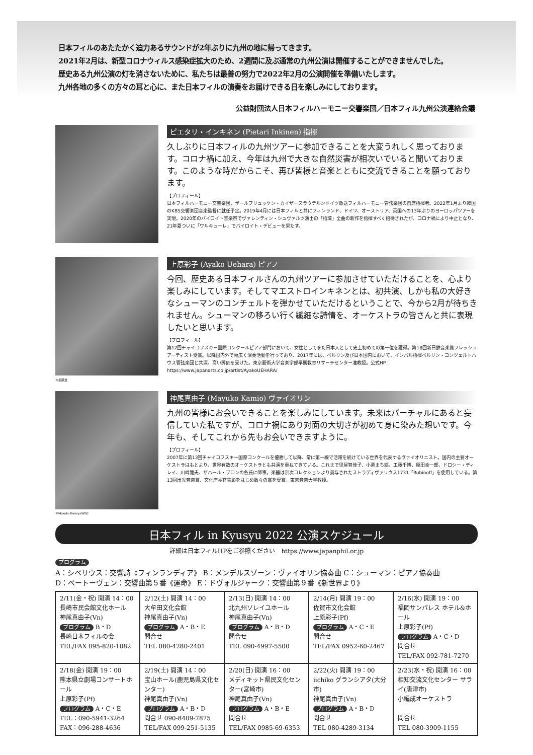日本フィルのあたたかく迫力あるサウンドが2年ぶりに九州の地に帰ってきます。
2021年2月は、新型コロナウィルス感染症拡大のため、2週間に及ぶ通常の九州公演は開催することができませんでした。
歴史ある九州公演の灯を消さないために、私たちは最善の努力で2022年2月の公演開催を準備いたします。
九州各地の多くの方々の耳と心に、また日本フィルの演奏をお届けできる日を楽しみにしております。
公益財団法人日本フィルハーモニー交響楽団／日本フィル九州公演連絡会議
ピエタリ・インキネン (Pietari Inkinen) 指揮
久しぶりに日本フィルの九州ツアーに参加できることを大変うれしく思っております。コロナ禍に加え、今年は九州で大きな自然災害が相次いでいると聞いております。このような時だからこそ、再び皆様と音楽とともに交流できることを願っております。
【プロフィール】
日本フィルハーモニー交響楽団、ザールブリュッケン・カイザースラウテルンドイツ放送フィルハーモニー管弦楽団の首席指揮者。2022年1月より韓国のKBS交響楽団音楽監督に就任予定。2019年4月には日本フィルと共にフィンランド、ドイツ、オーストリア、英国への13年ぶりのヨーロッパツアーを実現。2020年のバイロイト音楽祭でヴァレンティン・シュヴァルツ演出の「指環」全曲の新作を指揮すべく招待されたが、コロナ禍により中止となり、21年夏ついに「ワルキューレ」でバイロイト・デビューを果たす。
上原彩子 (Ayako Uehara) ピアノ
今回、歴史ある日本フィルさんの九州ツアーに参加させていただけることを、心より楽しみにしています。そしてマエストロインキネンとは、初共演、しかも私の大好きなシューマンのコンチェルトを弾かせていただけるということで、今から2月が待ちきれません。シューマンの移ろい行く繊細な詩情を、オーケストラの皆さんと共に表現したいと思います。
【プロフィール】
第12回チャイコフスキー国際コンクールピアノ部門において、女性としてまた日本人として史上初めての第一位を獲得。第18回新日鉄音楽賞フレッシュアーティスト受賞。以降国内外で幅広く演奏活動を行っており、2017年には、ベルリン及び日本国内において、インバル指揮ベルリン・コンツェルトハウス管弦楽団と共演、高い評価を受けた。東京藝術大学音楽学部早期教育リサーチセンター准教授。公式HP：https://www.japanarts.co.jp/artist/AyakoUEHARA/
©武藤章
神尾真由子 (Mayuko Kamio) ヴァイオリン
九州の皆様にお会いできることを楽しみにしています。未来はバーチャルにあると妄信していた私ですが、コロナ禍にあり対面の大切さが初めて身に染みた想いです。今年も、そしてこれから先もお会いできますように。
【プロフィール】
2007年に第13回チャイコフスキー国際コンクールを優勝して以降、常に第一線で活躍を続けている世界を代表するヴァイオリニスト。国内の主要オーケストラはもとより、世界有数のオーケストラとも共演を重ねてきている。これまで里屋智佳子、小栗まち絵、工藤千博、原田幸一郎、ドロシー・ディレイ、川崎雅夫、ザハール・ブロンの各氏に師事。楽器は宗次コレクションより貸与されたストラディヴァリウス1731「Rubinoff」を使用している。第13回出光音楽賞、文化庁長官表彰をはじめ数々の賞を受賞。東京音楽大学教授。
©Makoto KamiyaWEB
日本フィル in Kyusyu 2022 公演スケジュール
詳細は日本フィルHPをご参照ください　https://www.japanphil.or.jp
プログラム
A：シベリウス：交響詩《フィンランディア》 B：メンデルスゾーン：ヴァイオリン協奏曲 C：シューマン：ピアノ協奏曲
D：ベートーヴェン：交響曲第５番《運命》 E：ドヴォルジャーク：交響曲第９番《新世界より》
| 2/11(金・祝) 開演 14：00 長崎市民会館文化ホール 神尾真由子(Vn) プログラム B・D 長崎日本フィルの会 TEL/FAX 095-820-1082 | 2/12(土) 開演 14：00 大牟田文化会館 神尾真由子(Vn) プログラム A・B・E 問合せ TEL 080-4280-2401 | 2/13(日) 開演 14：00 北九州ソレイユホール 神尾真由子(Vn) プログラム A・B・D 問合せ TEL 090-4997-5500 | 2/14(月) 開演 19：00 佐賀市文化会館 上原彩子(Pf) プログラム A・C・E 問合せ TEL/FAX 0952-60-2467 | 2/16(水) 開演 19：00 福岡サンパレス ホテル&ホール 上原彩子(Pf) プログラム A・C・D 問合せ TEL/FAX 092-781-7270 |
| 2/18(金) 開演 19：00 熊本県立劇場コンサートホール 上原彩子(Pf) プログラム A・C・E TEL：090-5941-3264 FAX：096-288-4636 | 2/19(土) 開演 14：00 宝山ホール(鹿児島県文化センター) 神尾真由子(Vn) プログラム A・B・D 問合せ 090-8409-7875 TEL/FAX 099-251-5135 | 2/20(日) 開演 16：00 メディキット県民文化センター(宮崎市) 神尾真由子(Vn) プログラム A・B・E 問合せ TEL/FAX 0985-69-6353 | 2/22(火) 開演 19：00 iichiko グランシアタ(大分市) 神尾真由子(Vn) プログラム A・B・D 問合せ TEL 080-4289-3134 | 2/23(水・祝) 開演 16：00 相知交流文化センター サライ(唐津市) 小編成オーケストラ 問合せ TEL 080-3909-1155 |